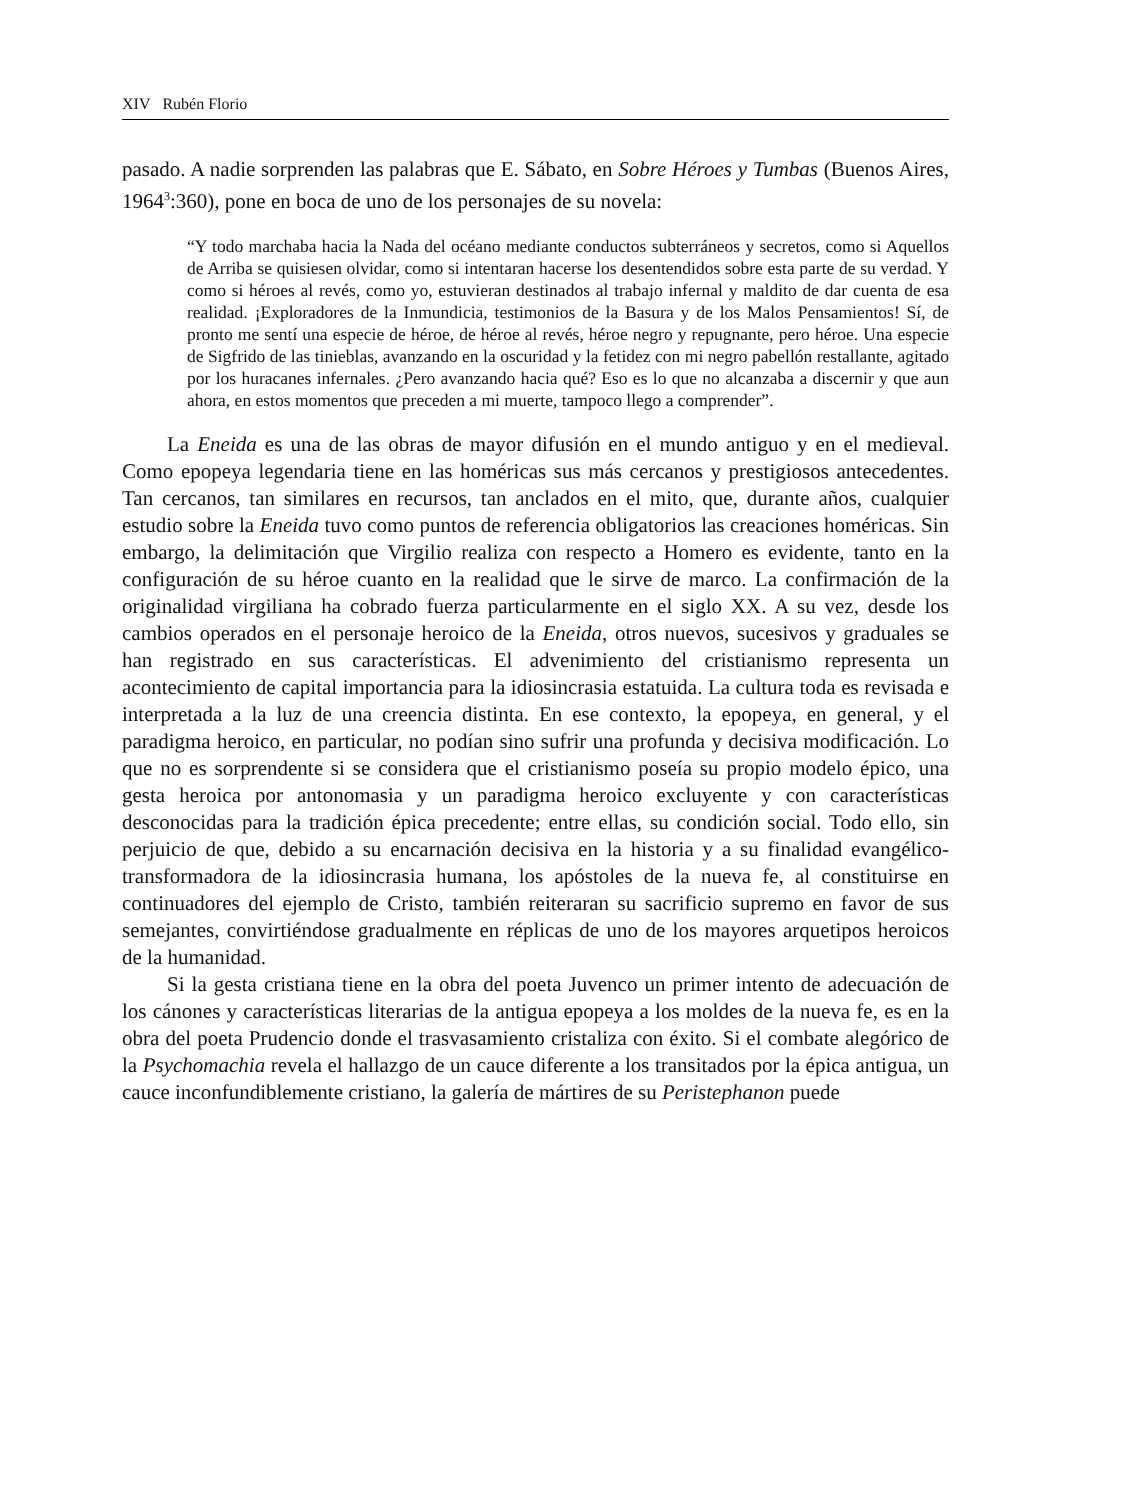XIV Rubén Florio
pasado. A nadie sorprenden las palabras que E. Sábato, en Sobre Héroes y Tumbas (Buenos Aires, 1964<sup>3</sup>:360), pone en boca de uno de los personajes de su novela:
“Y todo marchaba hacia la Nada del océano mediante conductos subterráneos y secretos, como si Aquellos de Arriba se quisiesen olvidar, como si intentaran hacerse los desentendidos sobre esta parte de su verdad. Y como si héroes al revés, como yo, estuvieran destinados al trabajo infernal y maldito de dar cuenta de esa realidad. ¡Exploradores de la Inmundicia, testimonios de la Basura y de los Malos Pensamientos! Sí, de pronto me sentí una especie de héroe, de héroe al revés, héroe negro y repugnante, pero héroe. Una especie de Sigfrido de las tinieblas, avanzando en la oscuridad y la fetidez con mi negro pabellón restallante, agitado por los huracanes infernales. ¿Pero avanzando hacia qué? Eso es lo que no alcanzaba a discernir y que aun ahora, en estos momentos que preceden a mi muerte, tampoco llego a comprender”.
La Eneida es una de las obras de mayor difusión en el mundo antiguo y en el medieval. Como epopeya legendaria tiene en las homéricas sus más cercanos y prestigiosos antecedentes. Tan cercanos, tan similares en recursos, tan anclados en el mito, que, durante años, cualquier estudio sobre la Eneida tuvo como puntos de referencia obligatorios las creaciones homéricas. Sin embargo, la delimitación que Virgilio realiza con respecto a Homero es evidente, tanto en la configuración de su héroe cuanto en la realidad que le sirve de marco. La confirmación de la originalidad virgiliana ha cobrado fuerza particularmente en el siglo XX. A su vez, desde los cambios operados en el personaje heroico de la Eneida, otros nuevos, sucesivos y graduales se han registrado en sus características. El advenimiento del cristianismo representa un acontecimiento de capital importancia para la idiosincrasia estatuida. La cultura toda es revisada e interpretada a la luz de una creencia distinta. En ese contexto, la epopeya, en general, y el paradigma heroico, en particular, no podían sino sufrir una profunda y decisiva modificación. Lo que no es sorprendente si se considera que el cristianismo poseía su propio modelo épico, una gesta heroica por antonomasia y un paradigma heroico excluyente y con características desconocidas para la tradición épica precedente; entre ellas, su condición social. Todo ello, sin perjuicio de que, debido a su encarnación decisiva en la historia y a su finalidad evangélico-transformadora de la idiosincrasia humana, los apóstoles de la nueva fe, al constituirse en continuadores del ejemplo de Cristo, también reiteraran su sacrificio supremo en favor de sus semejantes, convirtiéndose gradualmente en réplicas de uno de los mayores arquetipos heroicos de la humanidad.
Si la gesta cristiana tiene en la obra del poeta Juvenco un primer intento de adecuación de los cánones y características literarias de la antigua epopeya a los moldes de la nueva fe, es en la obra del poeta Prudencio donde el trasvasamiento cristaliza con éxito. Si el combate alegórico de la Psychomachia revela el hallazgo de un cauce diferente a los transitados por la épica antigua, un cauce inconfundiblemente cristiano, la galería de mártires de su Peristephanon puede